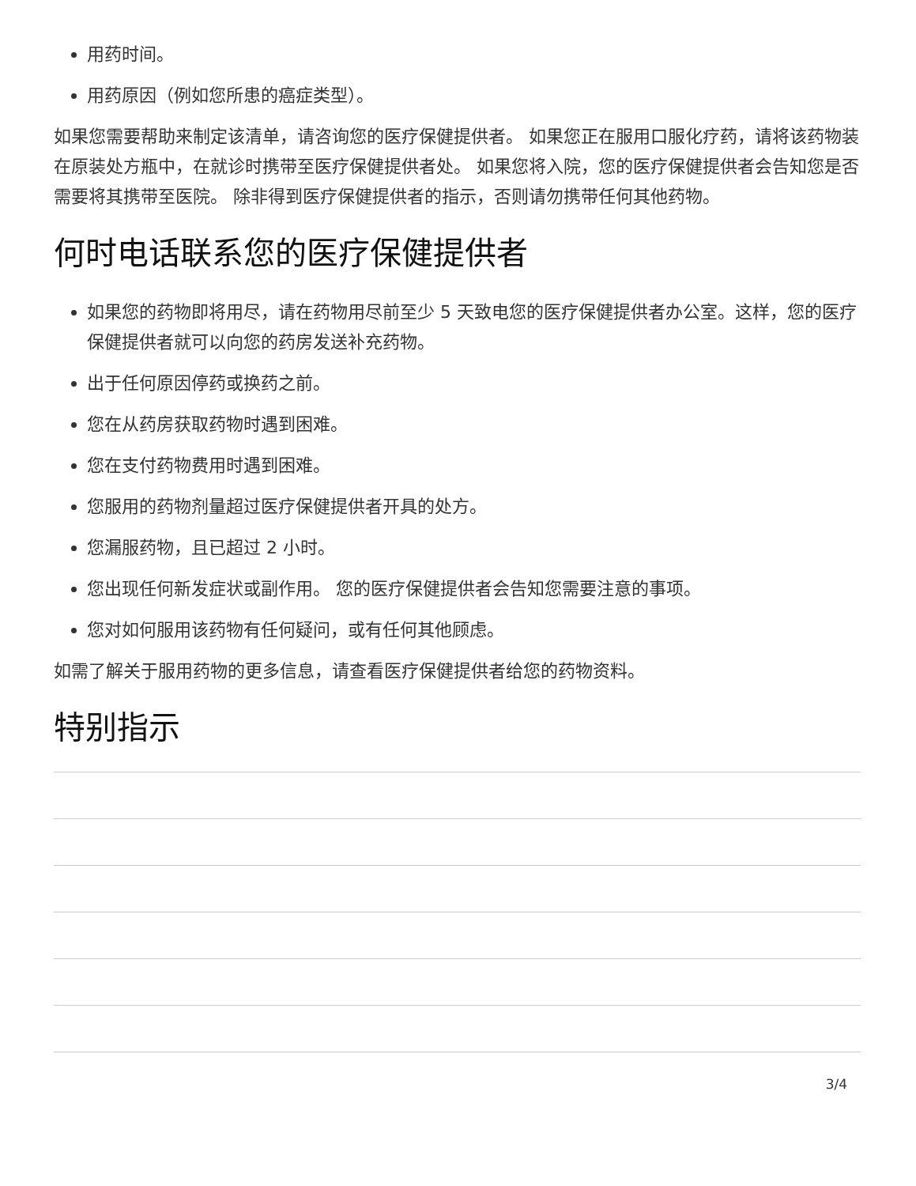用药时间。
用药原因（例如您所患的癌症类型）。
如果您需要帮助来制定该清单，请咨询您的医疗保健提供者。 如果您正在服用口服化疗药，请将该药物装在原装处方瓶中，在就诊时携带至医疗保健提供者处。 如果您将入院，您的医疗保健提供者会告知您是否需要将其携带至医院。 除非得到医疗保健提供者的指示，否则请勿携带任何其他药物。
何时电话联系您的医疗保健提供者
如果您的药物即将用尽，请在药物用尽前至少 5 天致电您的医疗保健提供者办公室。这样，您的医疗保健提供者就可以向您的药房发送补充药物。
出于任何原因停药或换药之前。
您在从药房获取药物时遇到困难。
您在支付药物费用时遇到困难。
您服用的药物剂量超过医疗保健提供者开具的处方。
您漏服药物，且已超过 2 小时。
您出现任何新发症状或副作用。 您的医疗保健提供者会告知您需要注意的事项。
您对如何服用该药物有任何疑问，或有任何其他顾虑。
如需了解关于服用药物的更多信息，请查看医疗保健提供者给您的药物资料。
特别指示
3/4